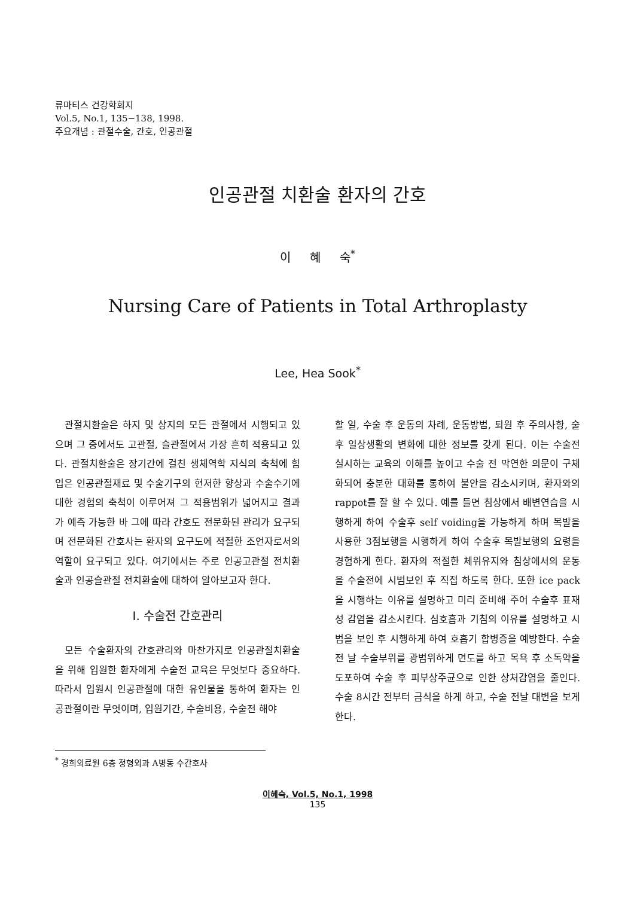류마티스 건강학회지
Vol.5, No.1, 135−138, 1998.
주요개념 : 관절수술, 간호, 인공관절
인공관절 치환술 환자의 간호
이 혜 숙<sup>*</sup>
Nursing Care of Patients in Total Arthroplasty
Lee, Hea Sook<sup>*</sup>
관절치환술은 하지 및 상지의 모든 관절에서 시행되고 있으며 그 중에서도 고관절, 슬관절에서 가장 흔히 적용되고 있다. 관절치환술은 장기간에 걸친 생체역학 지식의 축척에 힘입은 인공관절재료 및 수술기구의 현저한 향상과 수술수기에 대한 경험의 축척이 이루어져 그 적용범위가 넓어지고 결과가 예측 가능한 바 그에 따라 간호도 전문화된 관리가 요구되며 전문화된 간호사는 환자의 요구도에 적절한 조언자로서의 역할이 요구되고 있다. 여기에서는 주로 인공고관절 전치환술과 인공슬관절 전치환술에 대하여 알아보고자 한다.
Ⅰ. 수술전 간호관리
모든 수술환자의 간호관리와 마찬가지로 인공관절치환술을 위해 입원한 환자에게 수술전 교육은 무엇보다 중요하다. 따라서 입원시 인공관절에 대한 유인물을 통하여 환자는 인공관절이란 무엇이며, 입원기간, 수술비용, 수술전 해야
할 일, 수술 후 운동의 차례, 운동방법, 퇴원 후 주의사항, 술후 일상생활의 변화에 대한 정보를 갖게 된다. 이는 수술전 실시하는 교육의 이해를 높이고 수술 전 막연한 의문이 구체화되어 충분한 대화를 통하여 불안을 감소시키며, 환자와의 rappot를 잘 할 수 있다. 예를 들면 침상에서 배변연습을 시행하게 하여 수술후 self voiding을 가능하게 하며 목발을 사용한 3점보행을 시행하게 하여 수술후 목발보행의 요령을 경험하게 한다. 환자의 적절한 체위유지와 침상에서의 운동을 수술전에 시범보인 후 직접 하도록 한다. 또한 ice pack을 시행하는 이유를 설명하고 미리 준비해 주어 수술후 표재성 감염을 감소시킨다. 심호흡과 기침의 이유를 설명하고 시범을 보인 후 시행하게 하여 호흡기 합병증을 예방한다. 수술전 날 수술부위를 광범위하게 면도를 하고 목욕 후 소독약을 도포하여 수술 후 피부상주균으로 인한 상처감염을 줄인다. 수술 8시간 전부터 금식을 하게 하고, 수술 전날 대변을 보게 한다.
<sup>*</sup> 경희의료원 6층 정형외과 A병동 수간호사
이혜숙, Vol.5, No.1, 1998
135